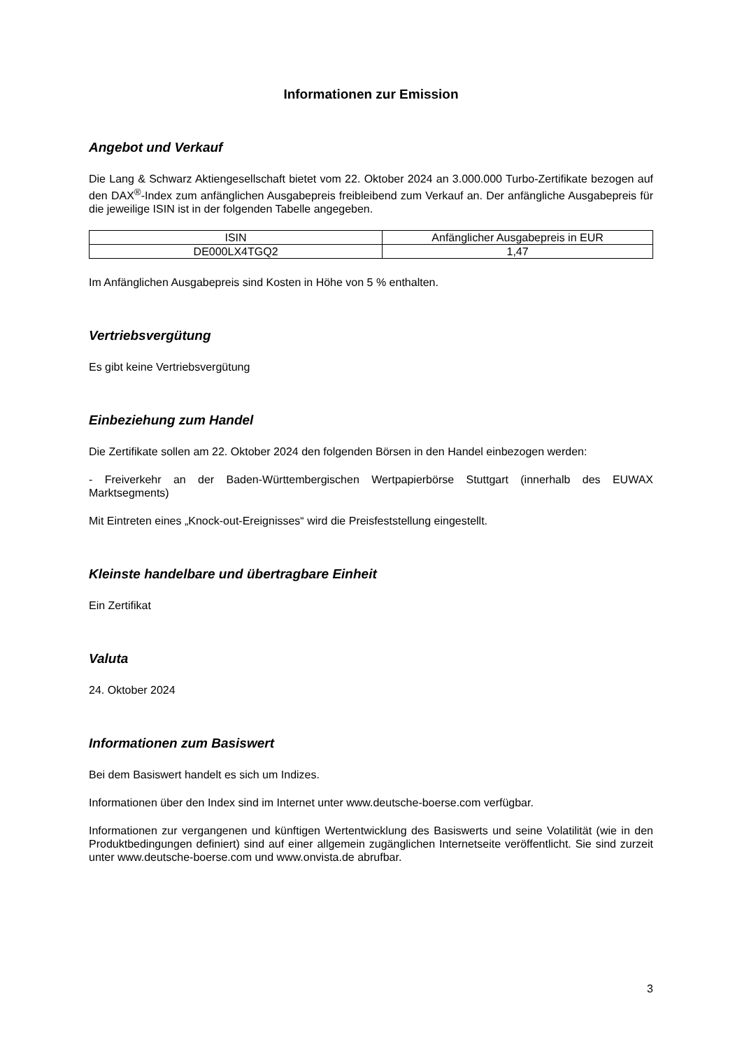Informationen zur Emission
Angebot und Verkauf
Die Lang & Schwarz Aktiengesellschaft bietet vom 22. Oktober 2024 an 3.000.000 Turbo-Zertifikate bezogen auf den DAX<sup>®</sup>-Index zum anfänglichen Ausgabepreis freibleibend zum Verkauf an. Der anfängliche Ausgabepreis für die jeweilige ISIN ist in der folgenden Tabelle angegeben.
| ISIN | Anfänglicher Ausgabepreis in EUR |
| --- | --- |
| DE000LX4TGQ2 | 1,47 |
Im Anfänglichen Ausgabepreis sind Kosten in Höhe von 5 % enthalten.
Vertriebsvergütung
Es gibt keine Vertriebsvergütung
Einbeziehung zum Handel
Die Zertifikate sollen am 22. Oktober 2024 den folgenden Börsen in den Handel einbezogen werden:
- Freiverkehr an der Baden-Württembergischen Wertpapierbörse Stuttgart (innerhalb des EUWAX Marktsegments)
Mit Eintreten eines „Knock-out-Ereignisses“ wird die Preisfeststellung eingestellt.
Kleinste handelbare und übertragbare Einheit
Ein Zertifikat
Valuta
24. Oktober 2024
Informationen zum Basiswert
Bei dem Basiswert handelt es sich um Indizes.
Informationen über den Index sind im Internet unter www.deutsche-boerse.com verfügbar.
Informationen zur vergangenen und künftigen Wertentwicklung des Basiswerts und seine Volatilität (wie in den Produktbedingungen definiert) sind auf einer allgemein zugänglichen Internetseite veröffentlicht. Sie sind zurzeit unter www.deutsche-boerse.com und www.onvista.de abrufbar.
3